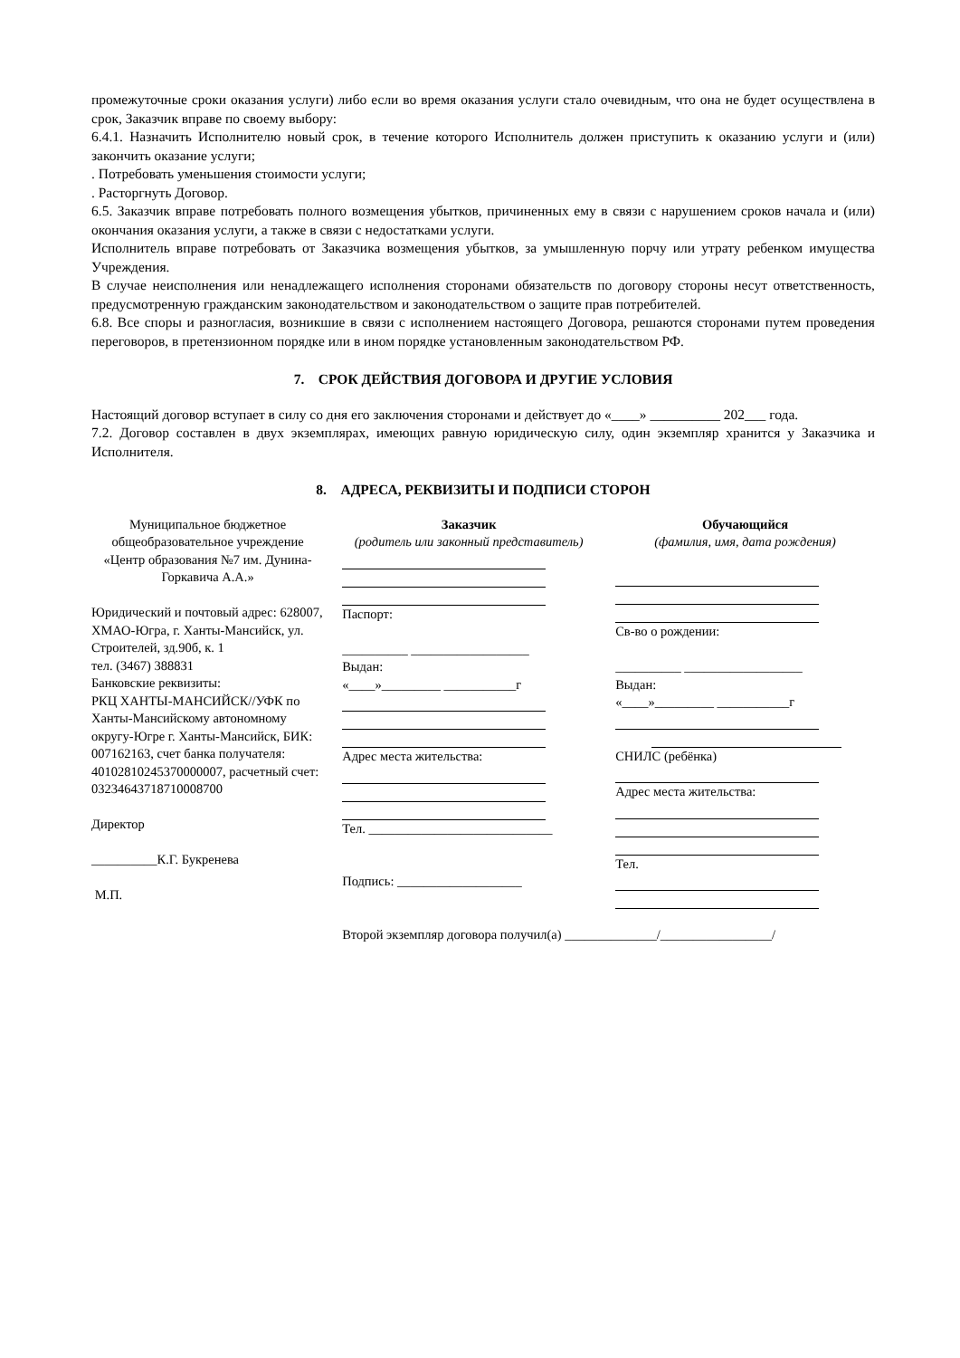промежуточные сроки оказания услуги) либо если во время оказания услуги стало очевидным, что она не будет осуществлена в срок, Заказчик вправе по своему выбору:
6.4.1. Назначить Исполнителю новый срок, в течение которого Исполнитель должен приступить к оказанию услуги и (или) закончить оказание услуги;
. Потребовать уменьшения стоимости услуги;
. Расторгнуть Договор.
6.5. Заказчик вправе потребовать полного возмещения убытков, причиненных ему в связи с нарушением сроков начала и (или) окончания оказания услуги, а также в связи с недостатками услуги.
Исполнитель вправе потребовать от Заказчика возмещения убытков, за умышленную порчу или утрату ребенком имущества Учреждения.
В случае неисполнения или ненадлежащего исполнения сторонами обязательств по договору стороны несут ответственность, предусмотренную гражданским законодательством и законодательством о защите прав потребителей.
6.8. Все споры и разногласия, возникшие в связи с исполнением настоящего Договора, решаются сторонами путем проведения переговоров, в претензионном порядке или в ином порядке установленным законодательством РФ.
7. СРОК ДЕЙСТВИЯ ДОГОВОРА И ДРУГИЕ УСЛОВИЯ
Настоящий договор вступает в силу со дня его заключения сторонами и действует до «____» __________ 202___ года.
7.2. Договор составлен в двух экземплярах, имеющих равную юридическую силу, один экземпляр хранится у Заказчика и Исполнителя.
8. АДРЕСА, РЕКВИЗИТЫ И ПОДПИСИ СТОРОН
Муниципальное бюджетное общеобразовательное учреждение «Центр образования №7 им. Дунина-Горкавича А.А.»
Юридический и почтовый адрес: 628007, ХМАО-Югра, г. Ханты-Мансийск, ул. Строителей, зд.90б, к. 1
тел. (3467) 388831
Банковские реквизиты:
РКЦ ХАНТЫ-МАНСИЙСК//УФК по Ханты-Мансийскому автономному округу-Югре г. Ханты-Мансийск, БИК: 007162163, счет банка получателя: 40102810245370000007, расчетный счет: 03234643718710008700
Директор
__________К.Г. Букренева
М.П.
Заказчик
(родитель или законный представитель)
Паспорт:
__________ __________________
Выдан:
«____»_________ ___________г
Адрес места жительства:
Тел. ____________________________
Подпись: ___________________
Второй экземпляр договора получил(а) ______________/_________________/
Обучающийся
(фамилия, имя, дата рождения)
Св-во о рождении:
__________ __________________
Выдан:
«____»_________ ___________г
СНИЛС (ребёнка)
Адрес места жительства:
Тел.